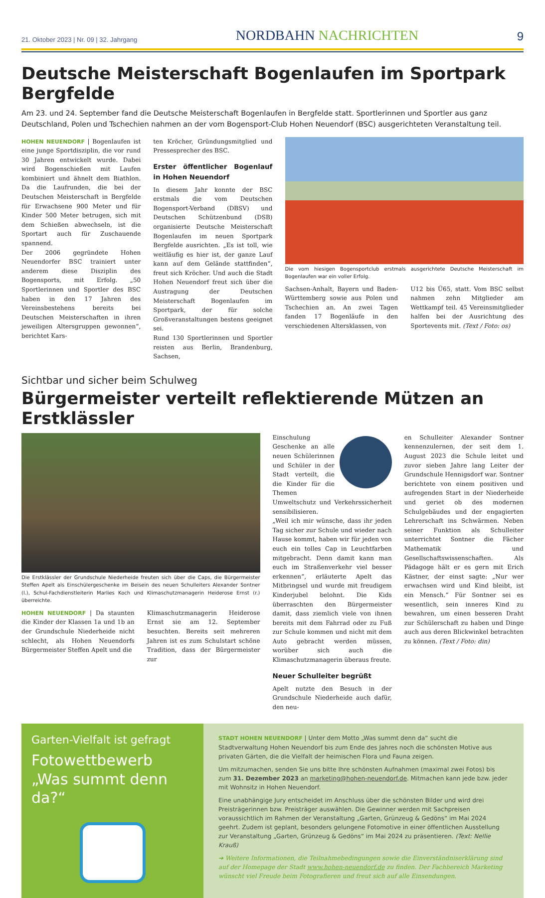21. Oktober 2023 | Nr. 09 | 32. Jahrgang
NORDBAHN NACHRICHTEN
9
Deutsche Meisterschaft Bogenlaufen im Sportpark Bergfelde
Am 23. und 24. September fand die Deutsche Meisterschaft Bogenlaufen in Bergfelde statt. Sportlerinnen und Sportler aus ganz Deutschland, Polen und Tschechien nahmen an der vom Bogensport-Club Hohen Neuendorf (BSC) ausgerichteten Veranstaltung teil.
HOHEN NEUENDORF | Bogenlaufen ist eine junge Sportdisziplin, die vor rund 30 Jahren entwickelt wurde. Dabei wird Bogenschießen mit Laufen kombiniert und ähnelt dem Biathlon. Da die Laufrunden, die bei der Deutschen Meisterschaft in Bergfelde für Erwachsene 900 Meter und für Kinder 500 Meter betrugen, sich mit dem Schießen abwechseln, ist die Sportart auch für Zuschauende spannend.
Der 2006 gegründete Hohen Neuendorfer BSC trainiert unter anderem diese Disziplin des Bogensports, mit Erfolg. „50 Sportlerinnen und Sportler des BSC haben in den 17 Jahren des Vereinsbestehens bereits bei Deutschen Meisterschaften in ihren jeweiligen Altersgruppen gewonnen“, berichtet Kars-
ten Kröcher, Gründungsmitglied und Pressesprecher des BSC.
Erster öffentlicher Bogenlauf in Hohen Neuendorf
In diesem Jahr konnte der BSC erstmals die vom Deutschen Bogensport-Verband (DBSV) und Deutschen Schützenbund (DSB) organisierte Deutsche Meisterschaft Bogenlaufen im neuen Sportpark Bergfelde ausrichten. „Es ist toll, wie weitläufig es hier ist, der ganze Lauf kann auf dem Gelände stattfinden“, freut sich Kröcher. Und auch die Stadt Hohen Neuendorf freut sich über die Austragung der Deutschen Meisterschaft Bogenlaufen im Sportpark, der für solche Großveranstaltungen bestens geeignet sei.
Rund 130 Sportlerinnen und Sportler reisten aus Berlin, Brandenburg, Sachsen,
Die vom hiesigen Bogensportclub erstmals ausgerichtete Deutsche Meisterschaft im Bogenlaufen war ein voller Erfolg.
Sachsen-Anhalt, Bayern und Baden-Württemberg sowie aus Polen und Tschechien an. An zwei Tagen fanden 17 Bogenläufe in den verschiedenen Altersklassen, von
U12 bis Ü65, statt. Vom BSC selbst nahmen zehn Mitglieder am Wettkampf teil. 45 Vereinsmitglieder halfen bei der Ausrichtung des Sportevents mit. (Text / Foto: os)
Sichtbar und sicher beim Schulweg
Bürgermeister verteilt reflektierende Mützen an Erstklässler
Die Erstklässler der Grundschule Niederheide freuten sich über die Caps, die Bürgermeister Steffen Apelt als Einschülergeschenke im Beisein des neuen Schulleiters Alexander Sontner (l.), Schul-Fachdienstleiterin Marlies Koch und Klimaschutzmanagerin Heiderose Ernst (r.) überreichte.
HOHEN NEUENDORF | Da staunten die Kinder der Klassen 1a und 1b an der Grundschule Niederheide nicht schlecht, als Hohen Neuendorfs Bürgermeister Steffen Apelt und die
Klimaschutzmanagerin Heiderose Ernst sie am 12. September besuchten. Bereits seit mehreren Jahren ist es zum Schulstart schöne Tradition, dass der Bürgermeister zur
Einschulung Geschenke an alle neuen Schülerinnen und Schüler in der Stadt verteilt, die die Kinder für die Themen Umweltschutz und Verkehrssicherheit sensibilisieren.
„Weil ich mir wünsche, dass ihr jeden Tag sicher zur Schule und wieder nach Hause kommt, haben wir für jeden von euch ein tolles Cap in Leuchtfarben mitgebracht. Denn damit kann man euch im Straßenverkehr viel besser erkennen“, erläuterte Apelt das Mitbringsel und wurde mit freudigem Kinderjubel belohnt. Die Kids überraschten den Bürgermeister damit, dass ziemlich viele von ihnen bereits mit dem Fahrrad oder zu Fuß zur Schule kommen und nicht mit dem Auto gebracht werden müssen, worüber sich auch die Klimaschutzmanagerin überaus freute.
Neuer Schulleiter begrüßt
Apelt nutzte den Besuch in der Grundschule Niederheide auch dafür, den neu-
en Schulleiter Alexander Sontner kennenzulernen, der seit dem 1. August 2023 die Schule leitet und zuvor sieben Jahre lang Leiter der Grundschule Hennigsdorf war. Sontner berichtete von einem positiven und aufregenden Start in der Niederheide und geriet ob des modernen Schulgebäudes und der engagierten Lehrerschaft ins Schwärmen. Neben seiner Funktion als Schulleiter unterrichtet Sontner die Fächer Mathematik und Gesellschaftswissenschaften. Als Pädagoge hält er es gern mit Erich Kästner, der einst sagte: „Nur wer erwachsen wird und Kind bleibt, ist ein Mensch.“ Für Sontner sei es wesentlich, sein inneres Kind zu bewahren, um einen besseren Draht zur Schülerschaft zu haben und Dinge auch aus deren Blickwinkel betrachten zu können. (Text / Foto: din)
Garten-Vielfalt ist gefragt
Fotowettbewerb
„Was summt denn da?“
STADT HOHEN NEUENDORF | Unter dem Motto „Was summt denn da“ sucht die Stadtverwaltung Hohen Neuendorf bis zum Ende des Jahres noch die schönsten Motive aus privaten Gärten, die die Vielfalt der heimischen Flora und Fauna zeigen.
Um mitzumachen, senden Sie uns bitte Ihre schönsten Aufnahmen (maximal zwei Fotos) bis zum 31. Dezember 2023 an marketing@hohen-neuendorf.de. Mitmachen kann jede bzw. jeder mit Wohnsitz in Hohen Neuendorf.
Eine unabhängige Jury entscheidet im Anschluss über die schönsten Bilder und wird drei Preisträgerinnen bzw. Preisträger auswählen. Die Gewinner werden mit Sachpreisen voraussichtlich im Rahmen der Veranstaltung „Garten, Grünzeug & Gedöns“ im Mai 2024 geehrt. Zudem ist geplant, besonders gelungene Fotomotive in einer öffentlichen Ausstellung zur Veranstaltung „Garten, Grünzeug & Gedöns“ im Mai 2024 zu präsentieren. (Text: Nellie Krauß)
➔ Weitere Informationen, die Teilnahmebedingungen sowie die Einverständniserklärung sind auf der Homepage der Stadt www.hohen-neuendorf.de zu finden. Der Fachbereich Marketing wünscht viel Freude beim Fotografieren und freut sich auf alle Einsendungen.